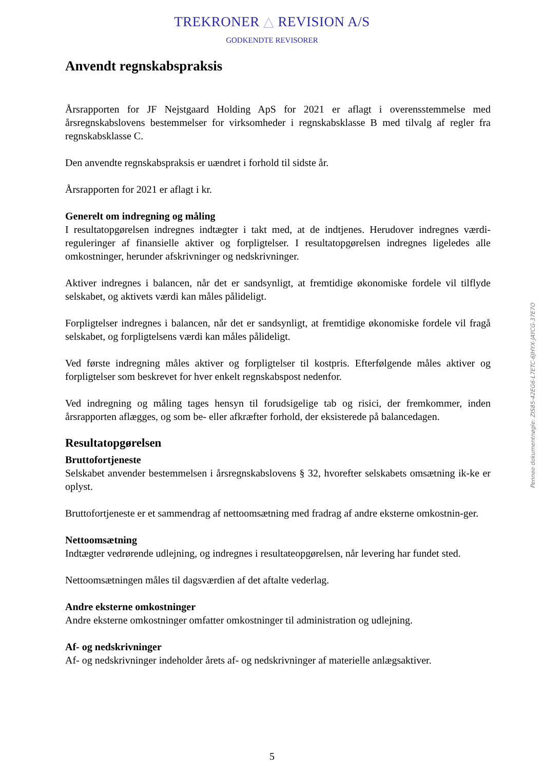TREKRONER △ REVISION A/S
GODKENDTE REVISORER
Anvendt regnskabspraksis
Årsrapporten for JF Nejstgaard Holding ApS for 2021 er aflagt i overensstemmelse med årsregnskabslovens bestemmelser for virksomheder i regnskabsklasse B med tilvalg af regler fra regnskabsklasse C.
Den anvendte regnskabspraksis er uændret i forhold til sidste år.
Årsrapporten for 2021 er aflagt i kr.
Generelt om indregning og måling
I resultatopgørelsen indregnes indtægter i takt med, at de indtjenes. Herudover indregnes værdi-reguleringer af finansielle aktiver og forpligtelser. I resultatopgørelsen indregnes ligeledes alle omkostninger, herunder afskrivninger og nedskrivninger.
Aktiver indregnes i balancen, når det er sandsynligt, at fremtidige økonomiske fordele vil tilflyde selskabet, og aktivets værdi kan måles pålideligt.
Forpligtelser indregnes i balancen, når det er sandsynligt, at fremtidige økonomiske fordele vil fragå selskabet, og forpligtelsens værdi kan måles pålideligt.
Ved første indregning måles aktiver og forpligtelser til kostpris. Efterfølgende måles aktiver og forpligtelser som beskrevet for hver enkelt regnskabspost nedenfor.
Ved indregning og måling tages hensyn til forudsigelige tab og risici, der fremkommer, inden årsrapporten aflægges, og som be- eller afkræfter forhold, der eksisterede på balancedagen.
Resultatopgørelsen
Bruttofortjeneste
Selskabet anvender bestemmelsen i årsregnskabslovens § 32, hvorefter selskabets omsætning ik-ke er oplyst.
Bruttofortjeneste er et sammendrag af nettoomsætning med fradrag af andre eksterne omkostnin-ger.
Nettoomsætning
Indtægter vedrørende udlejning, og indregnes i resultateopgørelsen, når levering har fundet sted.
Nettoomsætningen måles til dagsværdien af det aftalte vederlag.
Andre eksterne omkostninger
Andre eksterne omkostninger omfatter omkostninger til administration og udlejning.
Af- og nedskrivninger
Af- og nedskrivninger indeholder årets af- og nedskrivninger af materielle anlægsaktiver.
Penneo dokumentnøgle: ZIS85-42EG6-L7ETC-6JHYX-JAYCG-37E7O
5